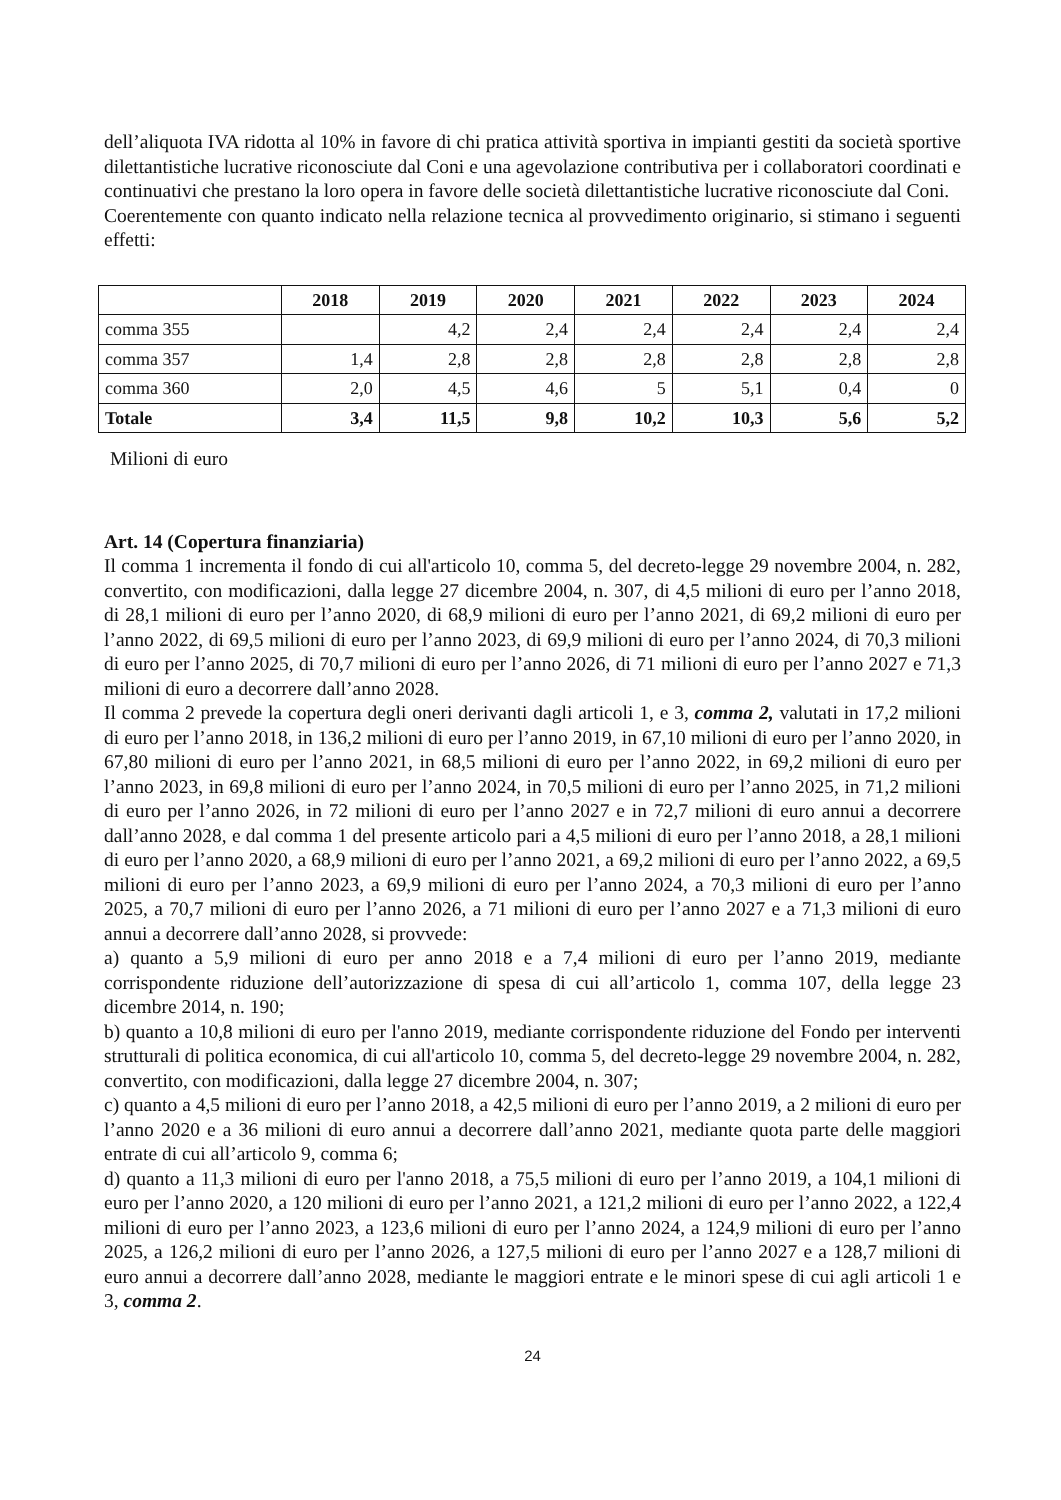dell’aliquota IVA ridotta al 10% in favore di chi pratica attività sportiva in impianti gestiti da società sportive dilettantistiche lucrative riconosciute dal Coni e una agevolazione contributiva per i collaboratori coordinati e continuativi che prestano la loro opera in favore delle società dilettantistiche lucrative riconosciute dal Coni.
Coerentemente con quanto indicato nella relazione tecnica al provvedimento originario, si stimano i seguenti effetti:
| | 2018 | 2019 | 2020 | 2021 | 2022 | 2023 | 2024 |
| --- | --- | --- | --- | --- | --- | --- | --- |
| comma 355 | | 4,2 | 2,4 | 2,4 | 2,4 | 2,4 | 2,4 |
| comma 357 | 1,4 | 2,8 | 2,8 | 2,8 | 2,8 | 2,8 | 2,8 |
| comma 360 | 2,0 | 4,5 | 4,6 | 5 | 5,1 | 0,4 | 0 |
| Totale | 3,4 | 11,5 | 9,8 | 10,2 | 10,3 | 5,6 | 5,2 |
Milioni di euro
Art. 14 (Copertura finanziaria)
Il comma 1 incrementa il fondo di cui all'articolo 10, comma 5, del decreto-legge 29 novembre 2004, n. 282, convertito, con modificazioni, dalla legge 27 dicembre 2004, n. 307, di 4,5 milioni di euro per l’anno 2018, di 28,1 milioni di euro per l’anno 2020, di 68,9 milioni di euro per l’anno 2021, di 69,2 milioni di euro per l’anno 2022, di 69,5 milioni di euro per l’anno 2023, di 69,9 milioni di euro per l’anno 2024, di 70,3 milioni di euro per l’anno 2025, di 70,7 milioni di euro per l’anno 2026, di 71 milioni di euro per l’anno 2027 e 71,3 milioni di euro a decorrere dall’anno 2028.
Il comma 2 prevede la copertura degli oneri derivanti dagli articoli 1, e 3, comma 2, valutati in 17,2 milioni di euro per l’anno 2018, in 136,2 milioni di euro per l’anno 2019, in 67,10 milioni di euro per l’anno 2020, in 67,80 milioni di euro per l’anno 2021, in 68,5 milioni di euro per l’anno 2022, in 69,2 milioni di euro per l’anno 2023, in 69,8 milioni di euro per l’anno 2024, in 70,5 milioni di euro per l’anno 2025, in 71,2 milioni di euro per l’anno 2026, in 72 milioni di euro per l’anno 2027 e in 72,7 milioni di euro annui a decorrere dall’anno 2028, e dal comma 1 del presente articolo pari a 4,5 milioni di euro per l’anno 2018, a 28,1 milioni di euro per l’anno 2020, a 68,9 milioni di euro per l’anno 2021, a 69,2 milioni di euro per l’anno 2022, a 69,5 milioni di euro per l’anno 2023, a 69,9 milioni di euro per l’anno 2024, a 70,3 milioni di euro per l’anno 2025, a 70,7 milioni di euro per l’anno 2026, a 71 milioni di euro per l’anno 2027 e a 71,3 milioni di euro annui a decorrere dall’anno 2028, si provvede:
a) quanto a 5,9 milioni di euro per anno 2018 e a 7,4 milioni di euro per l’anno 2019, mediante corrispondente riduzione dell’autorizzazione di spesa di cui all’articolo 1, comma 107, della legge 23 dicembre 2014, n. 190;
b) quanto a 10,8 milioni di euro per l'anno 2019, mediante corrispondente riduzione del Fondo per interventi strutturali di politica economica, di cui all'articolo 10, comma 5, del decreto-legge 29 novembre 2004, n. 282, convertito, con modificazioni, dalla legge 27 dicembre 2004, n. 307;
c) quanto a 4,5 milioni di euro per l’anno 2018, a 42,5 milioni di euro per l’anno 2019, a 2 milioni di euro per l’anno 2020 e a 36 milioni di euro annui a decorrere dall’anno 2021, mediante quota parte delle maggiori entrate di cui all’articolo 9, comma 6;
d) quanto a 11,3 milioni di euro per l'anno 2018, a 75,5 milioni di euro per l’anno 2019, a 104,1 milioni di euro per l’anno 2020, a 120 milioni di euro per l’anno 2021, a 121,2 milioni di euro per l’anno 2022, a 122,4 milioni di euro per l’anno 2023, a 123,6 milioni di euro per l’anno 2024, a 124,9 milioni di euro per l’anno 2025, a 126,2 milioni di euro per l’anno 2026, a 127,5 milioni di euro per l’anno 2027 e a 128,7 milioni di euro annui a decorrere dall’anno 2028, mediante le maggiori entrate e le minori spese di cui agli articoli 1 e 3, comma 2.
24